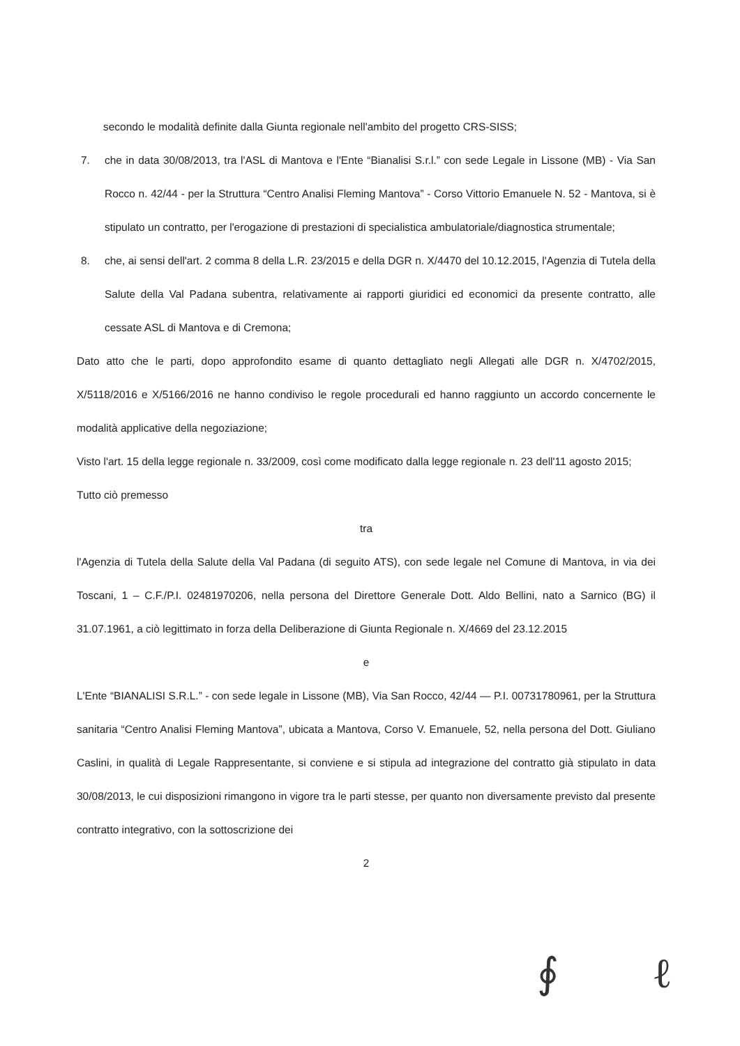secondo le modalità definite dalla Giunta regionale nell'ambito del progetto CRS-SISS;
7. che in data 30/08/2013, tra l'ASL di Mantova e l'Ente “Bianalisi S.r.l.” con sede Legale in Lissone (MB) - Via San Rocco n. 42/44 - per la Struttura “Centro Analisi Fleming Mantova” - Corso Vittorio Emanuele N. 52 - Mantova, si è stipulato un contratto, per l'erogazione di prestazioni di specialistica ambulatoriale/diagnostica strumentale;
8. che, ai sensi dell'art. 2 comma 8 della L.R. 23/2015 e della DGR n. X/4470 del 10.12.2015, l'Agenzia di Tutela della Salute della Val Padana subentra, relativamente ai rapporti giuridici ed economici da presente contratto, alle cessate ASL di Mantova e di Cremona;
Dato atto che le parti, dopo approfondito esame di quanto dettagliato negli Allegati alle DGR n. X/4702/2015, X/5118/2016 e X/5166/2016 ne hanno condiviso le regole procedurali ed hanno raggiunto un accordo concernente le modalità applicative della negoziazione;
Visto l'art. 15 della legge regionale n. 33/2009, così come modificato dalla legge regionale n. 23 dell'11 agosto 2015;
Tutto ciò premesso
tra
l'Agenzia di Tutela della Salute della Val Padana (di seguito ATS), con sede legale nel Comune di Mantova, in via dei Toscani, 1 – C.F./P.I. 02481970206, nella persona del Direttore Generale Dott. Aldo Bellini, nato a Sarnico (BG) il 31.07.1961, a ciò legittimato in forza della Deliberazione di Giunta Regionale n. X/4669 del 23.12.2015
e
L'Ente “BIANALISI S.R.L.” - con sede legale in Lissone (MB), Via San Rocco, 42/44 — P.I. 00731780961, per la Struttura sanitaria “Centro Analisi Fleming Mantova”, ubicata a Mantova, Corso V. Emanuele, 52, nella persona del Dott. Giuliano Caslini, in qualità di Legale Rappresentante, si conviene e si stipula ad integrazione del contratto già stipulato in data 30/08/2013, le cui disposizioni rimangono in vigore tra le parti stesse, per quanto non diversamente previsto dal presente contratto integrativo, con la sottoscrizione dei
2
∮ ℓ